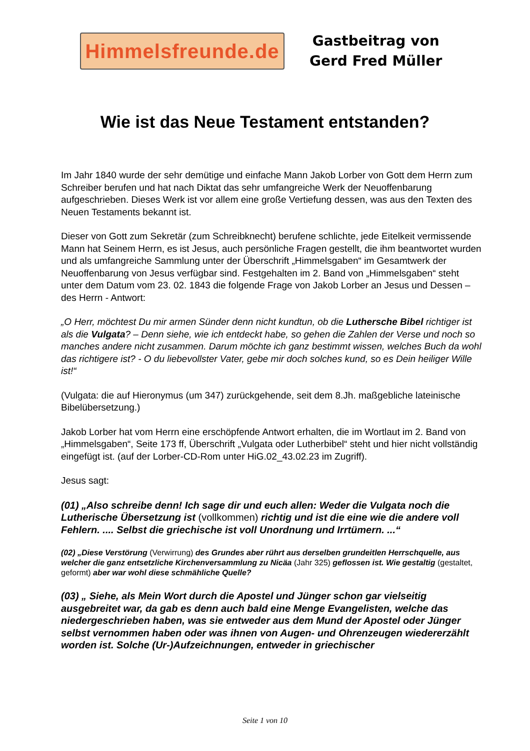Himmelsfreunde.de
Gastbeitrag von
Gerd Fred Müller
Wie ist das Neue Testament entstanden?
Im Jahr 1840 wurde der sehr demütige und einfache Mann Jakob Lorber von Gott dem Herrn zum Schreiber berufen und hat nach Diktat das sehr umfangreiche Werk der Neuoffenbarung aufgeschrieben. Dieses Werk ist vor allem eine große Vertiefung dessen, was aus den Texten des Neuen Testaments bekannt ist.
Dieser von Gott zum Sekretär (zum Schreibknecht) berufene schlichte, jede Eitelkeit vermissende Mann hat Seinem Herrn, es ist Jesus, auch persönliche Fragen gestellt, die ihm beantwortet wurden und als umfangreiche Sammlung unter der Überschrift „Himmelsgaben“ im Gesamtwerk der Neuoffenbarung von Jesus verfügbar sind. Festgehalten im 2. Band von „Himmelsgaben“ steht unter dem Datum vom 23. 02. 1843 die folgende Frage von Jakob Lorber an Jesus und Dessen – des Herrn - Antwort:
„O Herr, möchtest Du mir armen Sünder denn nicht kundtun, ob die Luthersche Bibel richtiger ist als die Vulgata? – Denn siehe, wie ich entdeckt habe, so gehen die Zahlen der Verse und noch so manches andere nicht zusammen. Darum möchte ich ganz bestimmt wissen, welches Buch da wohl das richtigere ist? - O du liebevollster Vater, gebe mir doch solches kund, so es Dein heiliger Wille ist!“
(Vulgata: die auf Hieronymus (um 347) zurückgehende, seit dem 8.Jh. maßgebliche lateinische Bibelübersetzung.)
Jakob Lorber hat vom Herrn eine erschöpfende Antwort erhalten, die im Wortlaut im 2. Band von „Himmelsgaben“, Seite 173 ff, Überschrift „Vulgata oder Lutherbibel“ steht und hier nicht vollständig eingefügt ist. (auf der Lorber-CD-Rom unter HiG.02_43.02.23 im Zugriff).
Jesus sagt:
(01) „Also schreibe denn! Ich sage dir und euch allen: Weder die Vulgata noch die Lutherische Übersetzung ist (vollkommen) richtig und ist die eine wie die andere voll Fehlern. .... Selbst die griechische ist voll Unordnung und Irrtümern. ...“
(02) „Diese Verstörung (Verwirrung) des Grundes aber rührt aus derselben grundeitlen Herrschquelle, aus welcher die ganz entsetzliche Kirchenversammlung zu Nicäa (Jahr 325) geflossen ist. Wie gestaltig (gestaltet, geformt) aber war wohl diese schmähliche Quelle?
(03) „ Siehe, als Mein Wort durch die Apostel und Jünger schon gar vielseitig ausgebreitet war, da gab es denn auch bald eine Menge Evangelisten, welche das niedergeschrieben haben, was sie entweder aus dem Mund der Apostel oder Jünger selbst vernommen haben oder was ihnen von Augen- und Ohrenzeugen wiedererzählt worden ist. Solche (Ur-)Aufzeichnungen, entweder in griechischer
Seite 1 von 10